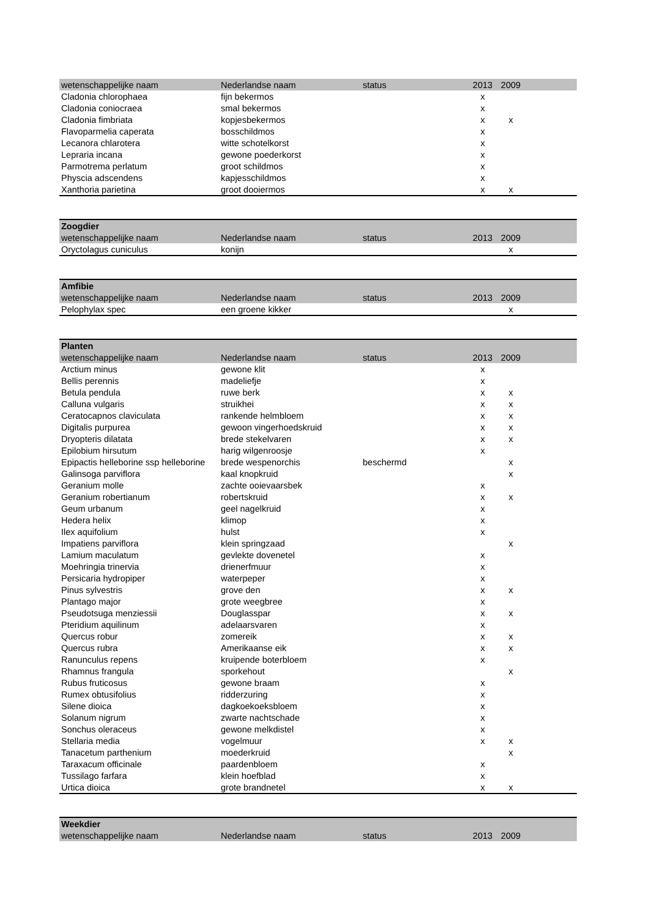| wetenschappelijke naam | Nederlandse naam | status | 2013 | 2009 | |
| --- | --- | --- | --- | --- | --- |
| Cladonia chlorophaea | fijn bekermos | | x | | |
| Cladonia coniocraea | smal bekermos | | x | | |
| Cladonia fimbriata | kopjesbekermos | | x | x | |
| Flavoparmelia caperata | bosschildmos | | x | | |
| Lecanora chlarotera | witte schotelkorst | | x | | |
| Lepraria incana | gewone poederkorst | | x | | |
| Parmotrema perlatum | groot schildmos | | x | | |
| Physcia adscendens | kapjesschildmos | | x | | |
| Xanthoria parietina | groot dooiermos | | x | x | |
| Zoogdier | | | | | |
| --- | --- | --- | --- | --- | --- |
| wetenschappelijke naam | Nederlandse naam | status | 2013 | 2009 | |
| Oryctolagus cuniculus | konijn | | | x | |
| Amfibie | | | | | |
| --- | --- | --- | --- | --- | --- |
| wetenschappelijke naam | Nederlandse naam | status | 2013 | 2009 | |
| Pelophylax spec | een groene kikker | | | x | |
| Planten | | | | | |
| --- | --- | --- | --- | --- | --- |
| wetenschappelijke naam | Nederlandse naam | status | 2013 | 2009 | |
| Arctium minus | gewone klit | | x | | |
| Bellis perennis | madeliefje | | x | | |
| Betula pendula | ruwe berk | | x | x | |
| Calluna vulgaris | struikhei | | x | x | |
| Ceratocapnos claviculata | rankende helmbloem | | x | x | |
| Digitalis purpurea | gewoon vingerhoedskruid | | x | x | |
| Dryopteris dilatata | brede stekelvaren | | x | x | |
| Epilobium hirsutum | harig wilgenroosje | | x | | |
| Epipactis helleborine ssp helleborine | brede wespenorchis | beschermd | | x | |
| Galinsoga parviflora | kaal knopkruid | | | x | |
| Geranium molle | zachte ooievaarsbek | | x | | |
| Geranium robertianum | robertskruid | | x | x | |
| Geum urbanum | geel nagelkruid | | x | | |
| Hedera helix | klimop | | x | | |
| Ilex aquifolium | hulst | | x | | |
| Impatiens parviflora | klein springzaad | | | x | |
| Lamium maculatum | gevlekte dovenetel | | x | | |
| Moehringia trinervia | drienerfmuur | | x | | |
| Persicaria hydropiper | waterpeper | | x | | |
| Pinus sylvestris | grove den | | x | x | |
| Plantago major | grote weegbree | | x | | |
| Pseudotsuga menziessii | Douglasspar | | x | x | |
| Pteridium aquilinum | adelaarsvaren | | x | | |
| Quercus robur | zomereik | | x | x | |
| Quercus rubra | Amerikaanse eik | | x | x | |
| Ranunculus repens | kruipende boterbloem | | x | | |
| Rhamnus frangula | sporkehout | | | x | |
| Rubus fruticosus | gewone braam | | x | | |
| Rumex obtusifolius | ridderzuring | | x | | |
| Silene dioica | dagkoekoeksbloem | | x | | |
| Solanum nigrum | zwarte nachtschade | | x | | |
| Sonchus oleraceus | gewone melkdistel | | x | | |
| Stellaria media | vogelmuur | | x | x | |
| Tanacetum parthenium | moederkruid | | | x | |
| Taraxacum officinale | paardenbloem | | x | | |
| Tussilago farfara | klein hoefblad | | x | | |
| Urtica dioica | grote brandnetel | | x | x | |
| Weekdier | | | | | |
| --- | --- | --- | --- | --- | --- |
| wetenschappelijke naam | Nederlandse naam | status | 2013 | 2009 | |